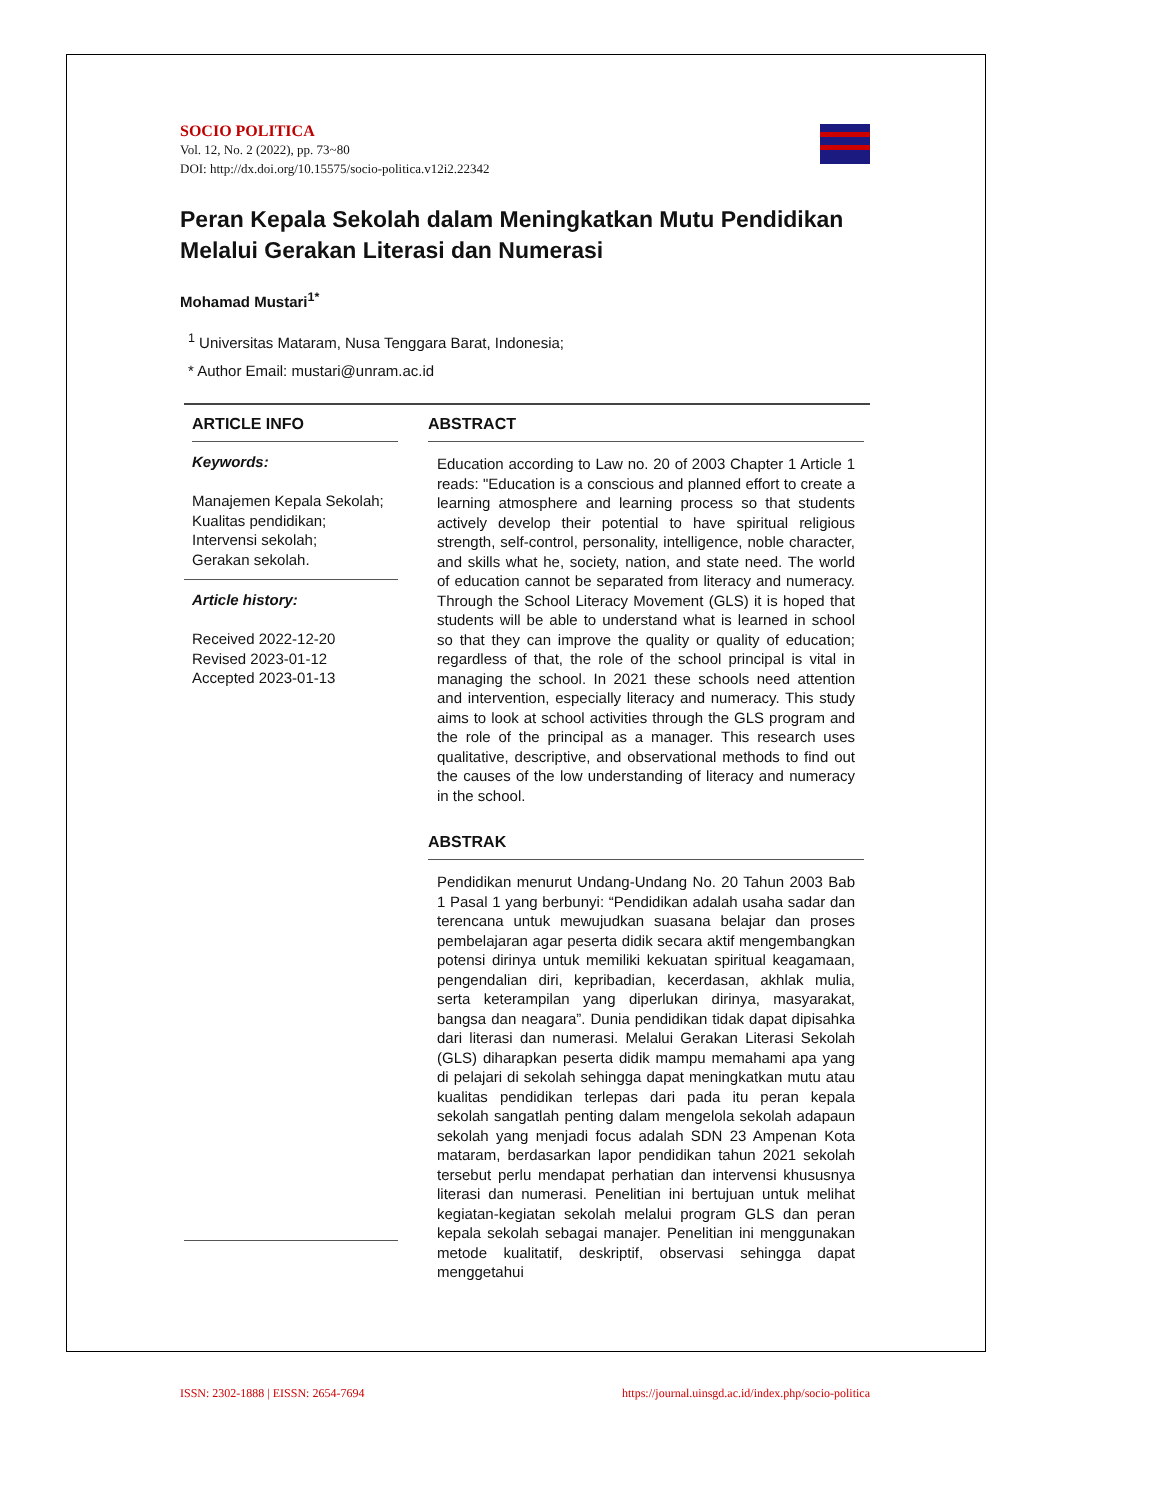SOCIO POLITICA
Vol. 12, No. 2 (2022), pp. 73~80
DOI: http://dx.doi.org/10.15575/socio-politica.v12i2.22342
Peran Kepala Sekolah dalam Meningkatkan Mutu Pendidikan Melalui Gerakan Literasi dan Numerasi
Mohamad Mustari<sup>1*</sup>
<sup>1</sup> Universitas Mataram, Nusa Tenggara Barat, Indonesia;
* Author Email: mustari@unram.ac.id
ARTICLE INFO
Keywords:
Manajemen Kepala Sekolah;
Kualitas pendidikan;
Intervensi sekolah;
Gerakan sekolah.
Article history:
Received 2022-12-20
Revised 2023-01-12
Accepted 2023-01-13
ABSTRACT
Education according to Law no. 20 of 2003 Chapter 1 Article 1 reads: "Education is a conscious and planned effort to create a learning atmosphere and learning process so that students actively develop their potential to have spiritual religious strength, self-control, personality, intelligence, noble character, and skills what he, society, nation, and state need. The world of education cannot be separated from literacy and numeracy. Through the School Literacy Movement (GLS) it is hoped that students will be able to understand what is learned in school so that they can improve the quality or quality of education; regardless of that, the role of the school principal is vital in managing the school. In 2021 these schools need attention and intervention, especially literacy and numeracy. This study aims to look at school activities through the GLS program and the role of the principal as a manager. This research uses qualitative, descriptive, and observational methods to find out the causes of the low understanding of literacy and numeracy in the school.
ABSTRAK
Pendidikan menurut Undang-Undang No. 20 Tahun 2003 Bab 1 Pasal 1 yang berbunyi: “Pendidikan adalah usaha sadar dan terencana untuk mewujudkan suasana belajar dan proses pembelajaran agar peserta didik secara aktif mengembangkan potensi dirinya untuk memiliki kekuatan spiritual keagamaan, pengendalian diri, kepribadian, kecerdasan, akhlak mulia, serta keterampilan yang diperlukan dirinya, masyarakat, bangsa dan neagara”. Dunia pendidikan tidak dapat dipisahka dari literasi dan numerasi. Melalui Gerakan Literasi Sekolah (GLS) diharapkan peserta didik mampu memahami apa yang di pelajari di sekolah sehingga dapat meningkatkan mutu atau kualitas pendidikan terlepas dari pada itu peran kepala sekolah sangatlah penting dalam mengelola sekolah adapaun sekolah yang menjadi focus adalah SDN 23 Ampenan Kota mataram, berdasarkan lapor pendidikan tahun 2021 sekolah tersebut perlu mendapat perhatian dan intervensi khususnya literasi dan numerasi. Penelitian ini bertujuan untuk melihat kegiatan-kegiatan sekolah melalui program GLS dan peran kepala sekolah sebagai manajer. Penelitian ini menggunakan metode kualitatif, deskriptif, observasi sehingga dapat menggetahui
ISSN: 2302-1888 | EISSN: 2654-7694 https://journal.uinsgd.ac.id/index.php/socio-politica